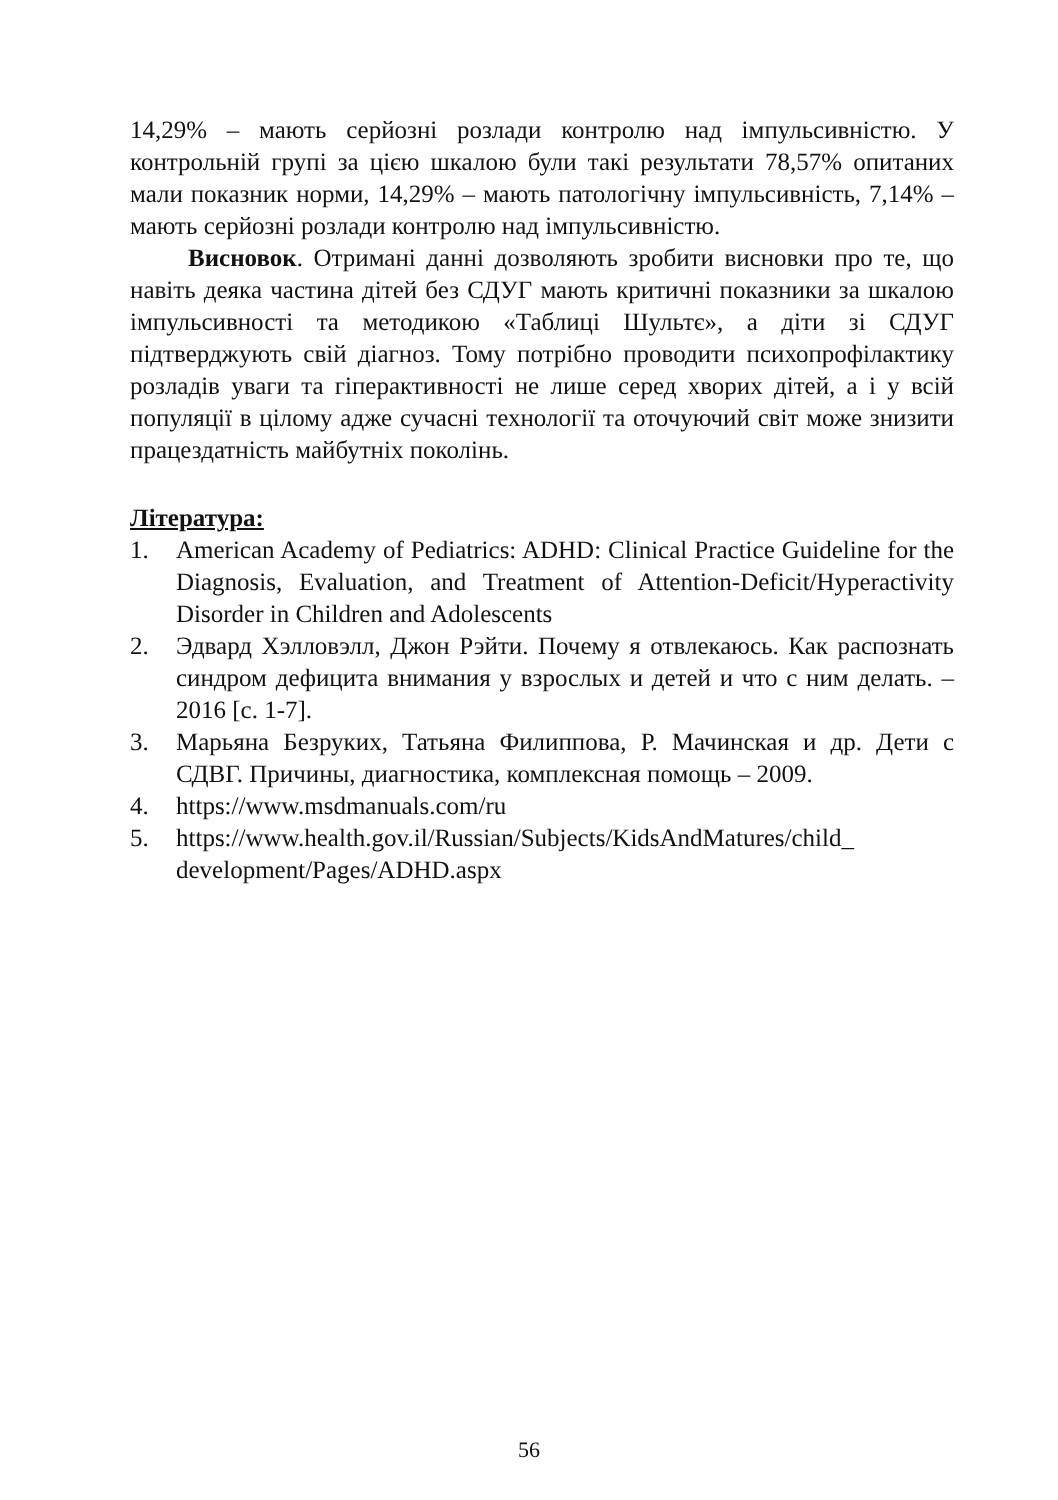14,29% – мають серйозні розлади контролю над імпульсивністю. У контрольній групі за цією шкалою були такі результати 78,57% опитаних мали показник норми, 14,29% – мають патологічну імпульсивність, 7,14% – мають серйозні розлади контролю над імпульсивністю.
Висновок. Отримані данні дозволяють зробити висновки про те, що навіть деяка частина дітей без СДУГ мають критичні показники за шкалою імпульсивності та методикою «Таблиці Шультє», а діти зі СДУГ підтверджують свій діагноз. Тому потрібно проводити психопрофілактику розладів уваги та гіперактивності не лише серед хворих дітей, а і у всій популяції в цілому адже сучасні технології та оточуючий світ може знизити працездатність майбутніх поколінь.
Література:
1. American Academy of Pediatrics: ADHD: Clinical Practice Guideline for the Diagnosis, Evaluation, and Treatment of Attention-Deficit/Hyperactivity Disorder in Children and Adolescents
2. Эдвард Хэлловэлл, Джон Рэйти. Почему я отвлекаюсь. Как распознать синдром дефицита внимания у взрослых и детей и что с ним делать. – 2016 [с. 1-7].
3. Марьяна Безруких, Татьяна Филиппова, Р. Мачинская и др. Дети с СДВГ. Причины, диагностика, комплексная помощь – 2009.
4. https://www.msdmanuals.com/ru
5. https://www.health.gov.il/Russian/Subjects/KidsAndMatures/child_ development/Pages/ADHD.aspx
56